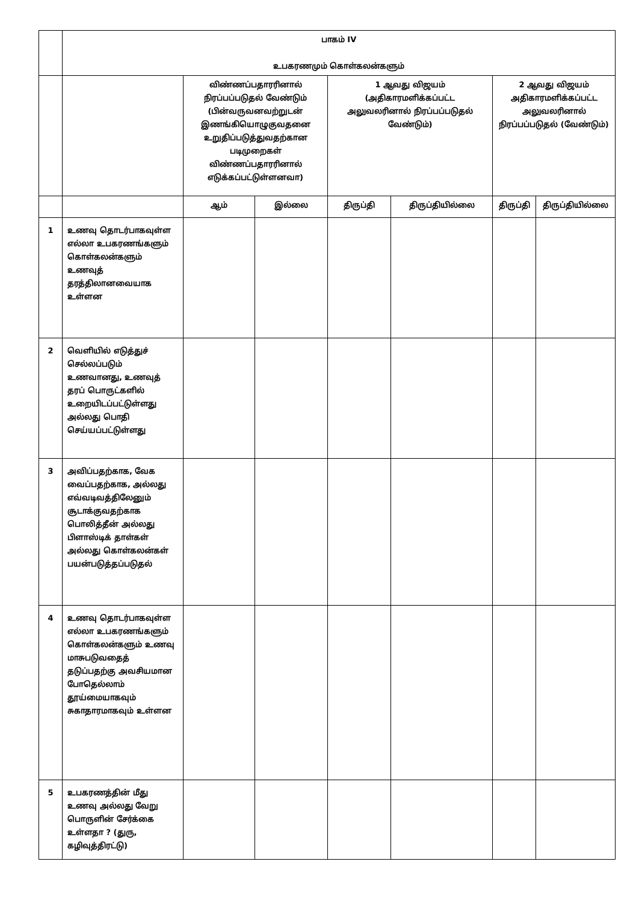| | பாகம் IV உபகரணமும் கொள்கலன்களும் | | | | | | |
| | | விண்ணப்பதாரரினால் நிரப்பப்படுதல் வேண்டும் (பின்வருவனவற்றுடன் இணங்கியொழுகுவதனை உறுதிப்படுத்துவதற்கான படிமுறைகள் விண்ணப்பதாரரினால் எடுக்கப்பட்டுள்ளனவா) | | 1 ஆவது விஜயம் (அதிகாரமளிக்கப்பட்ட அலுவலரினால் நிரப்பப்படுதல் வேண்டும்) | | 2 ஆவது விஜயம் அதிகாரமளிக்கப்பட்ட அலுவலரினால் நிரப்பப்படுதல் (வேண்டும்) | |
| | | ஆம் | இல்லை | திருப்தி | திருப்தியில்லை | திருப்தி | திருப்தியில்லை |
| 1 | உணவு தொடர்பாகவுள்ள எல்லா உபகரணங்களும் கொள்கலன்களும் உணவுத் தரத்திலானவையாக உள்ளன | | | | | | |
| 2 | வெளியில் எடுத்துச் செல்லப்படும் உணவானது, உணவுத் தரப் பொருட்களில் உறையிடப்பட்டுள்ளது அல்லது பொதி செய்யப்பட்டுள்ளது | | | | | | |
| 3 | அவிப்பதற்காக, வேக வைப்பதற்காக, அல்லது எவ்வடிவத்திலேனும் சூடாக்குவதற்காக பொலித்தீன் அல்லது பிளாஸ்டிக் தாள்கள் அல்லது கொள்கலன்கள் பயன்படுத்தப்படுதல் | | | | | | |
| 4 | உணவு தொடர்பாகவுள்ள எல்லா உபகரணங்களும் கொள்கலன்களும் உணவு மாசுபடுவதைத் தடுப்பதற்கு அவசியமான போதெல்லாம் தூய்மையாகவும் சுகாதாரமாகவும் உள்ளன | | | | | | |
| 5 | உபகரணத்தின் மீது உணவு அல்லது வேறு பொருளின் சேர்க்கை உள்ளதா ? (துரு, கழிவுத்திரட்டு) | | | | | | |